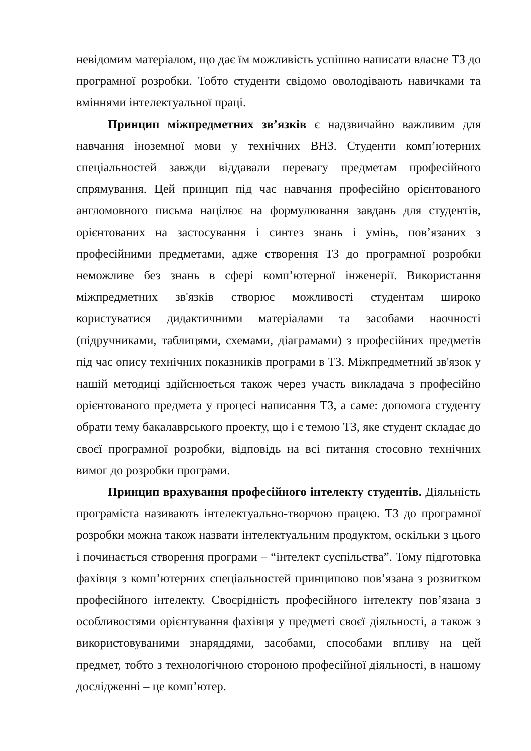невідомим матеріалом, що дає їм можливість успішно написати власне ТЗ до програмної розробки. Тобто студенти свідомо оволодівають навичками та вміннями інтелектуальної праці.
Принцип міжпредметних зв’язків є надзвичайно важливим для навчання іноземної мови у технічних ВНЗ. Студенти комп’ютерних спеціальностей завжди віддавали перевагу предметам професійного спрямування. Цей принцип під час навчання професійно орієнтованого англомовного письма націлює на формулювання завдань для студентів, орієнтованих на застосування і синтез знань і умінь, пов’язаних з професійними предметами, адже створення ТЗ до програмної розробки неможливе без знань в сфері комп’ютерної інженерії. Використання міжпредметних зв'язків створює можливості студентам широко користуватися дидактичними матеріалами та засобами наочності (підручниками, таблицями, схемами, діаграмами) з професійних предметів під час опису технічних показників програми в ТЗ. Міжпредметний зв'язок у нашій методиці здійснюється також через участь викладача з професійно орієнтованого предмета у процесі написання ТЗ, а саме: допомога студенту обрати тему бакалаврського проекту, що і є темою ТЗ, яке студент складає до своєї програмної розробки, відповідь на всі питання стосовно технічних вимог до розробки програми.
Принцип врахування професійного інтелекту студентів. Діяльність програміста називають інтелектуально-творчою працею. ТЗ до програмної розробки можна також назвати інтелектуальним продуктом, оскільки з цього і починається створення програми – “інтелект суспільства”. Тому підготовка фахівця з комп’ютерних спеціальностей принципово пов’язана з розвитком професійного інтелекту. Своєрідність професійного інтелекту пов’язана з особливостями орієнтування фахівця у предметі своєї діяльності, а також з використовуваними знаряддями, засобами, способами впливу на цей предмет, тобто з технологічною стороною професійної діяльності, в нашому дослідженні – це комп’ютер.